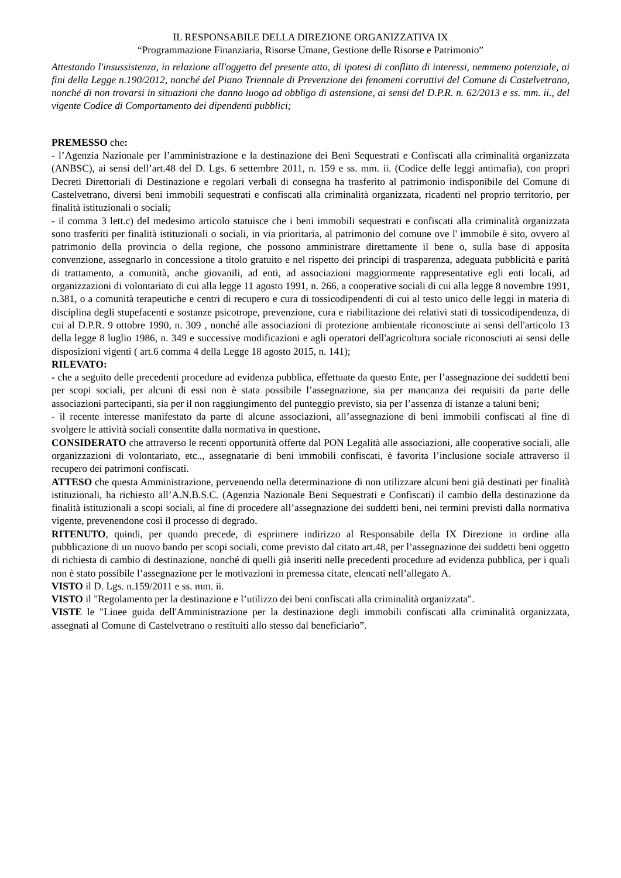IL RESPONSABILE DELLA DIREZIONE ORGANIZZATIVA IX
“Programmazione Finanziaria, Risorse Umane, Gestione delle Risorse e Patrimonio”
Attestando l'insussistenza, in relazione all'oggetto del presente atto, di ipotesi di conflitto di interessi, nemmeno potenziale, ai fini della Legge n.190/2012, nonché del Piano Triennale di Prevenzione dei fenomeni corruttivi del Comune di Castelvetrano, nonché di non trovarsi in situazioni che danno luogo ad obbligo di astensione, ai sensi del D.P.R. n. 62/2013 e ss. mm. ii., del vigente Codice di Comportamento dei dipendenti pubblici;
PREMESSO che:
- l’Agenzia Nazionale per l’amministrazione e la destinazione dei Beni Sequestrati e Confiscati alla criminalità organizzata (ANBSC), ai sensi dell’art.48 del D. Lgs. 6 settembre 2011, n. 159 e ss. mm. ii. (Codice delle leggi antimafia), con propri Decreti Direttoriali di Destinazione e regolari verbali di consegna ha trasferito al patrimonio indisponibile del Comune di Castelvetrano, diversi beni immobili sequestrati e confiscati alla criminalità organizzata, ricadenti nel proprio territorio, per finalità istituzionali o sociali;
- il comma 3 lett.c) del medesimo articolo statuisce che i beni immobili sequestrati e confiscati alla criminalità organizzata sono trasferiti per finalità istituzionali o sociali, in via prioritaria, al patrimonio del comune ove l' immobile è sito, ovvero al patrimonio della provincia o della regione, che possono amministrare direttamente il bene o, sulla base di apposita convenzione, assegnarlo in concessione a titolo gratuito e nel rispetto dei principi di trasparenza, adeguata pubblicità e parità di trattamento, a comunità, anche giovanili, ad enti, ad associazioni maggiormente rappresentative egli enti locali, ad organizzazioni di volontariato di cui alla legge 11 agosto 1991, n. 266, a cooperative sociali di cui alla legge 8 novembre 1991, n.381, o a comunità terapeutiche e centri di recupero e cura di tossicodipendenti di cui al testo unico delle leggi in materia di disciplina degli stupefacenti e sostanze psicotrope, prevenzione, cura e riabilitazione dei relativi stati di tossicodipendenza, di cui al D.P.R. 9 ottobre 1990, n. 309 , nonché alle associazioni di protezione ambientale riconosciute ai sensi dell'articolo 13 della legge 8 luglio 1986, n. 349 e successive modificazioni e agli operatori dell'agricoltura sociale riconosciuti ai sensi delle disposizioni vigenti ( art.6 comma 4 della Legge 18 agosto 2015, n. 141);
RILEVATO:
- che a seguito delle precedenti procedure ad evidenza pubblica, effettuate da questo Ente, per l’assegnazione dei suddetti beni per scopi sociali, per alcuni di essi non è stata possibile l’assegnazione, sia per mancanza dei requisiti da parte delle associazioni partecipanti, sia per il non raggiungimento del punteggio previsto, sia per l’assenza di istanze a taluni beni;
- il recente interesse manifestato da parte di alcune associazioni, all’assegnazione di beni immobili confiscati al fine di svolgere le attività sociali consentite dalla normativa in questione.
CONSIDERATO che attraverso le recenti opportunità offerte dal PON Legalità alle associazioni, alle cooperative sociali, alle organizzazioni di volontariato, etc.., assegnatarie di beni immobili confiscati, è favorita l’inclusione sociale attraverso il recupero dei patrimoni confiscati.
ATTESO che questa Amministrazione, pervenendo nella determinazione di non utilizzare alcuni beni già destinati per finalità istituzionali, ha richiesto all’A.N.B.S.C. (Agenzia Nazionale Beni Sequestrati e Confiscati) il cambio della destinazione da finalità istituzionali a scopi sociali, al fine di procedere all’assegnazione dei suddetti beni, nei termini previsti dalla normativa vigente, prevenendone così il processo di degrado.
RITENUTO, quindi, per quando precede, di esprimere indirizzo al Responsabile della IX Direzione in ordine alla pubblicazione di un nuovo bando per scopi sociali, come previsto dal citato art.48, per l’assegnazione dei suddetti beni oggetto di richiesta di cambio di destinazione, nonché di quelli già inseriti nelle precedenti procedure ad evidenza pubblica, per i quali non è stato possibile l’assegnazione per le motivazioni in premessa citate, elencati nell’allegato A.
VISTO il D. Lgs. n.159/2011 e ss. mm. ii.
VISTO il "Regolamento per la destinazione e l’utilizzo dei beni confiscati alla criminalità organizzata".
VISTE le "Linee guida dell'Amministrazione per la destinazione degli immobili confiscati alla criminalità organizzata, assegnati al Comune di Castelvetrano o restituiti allo stesso dal beneficiario”.